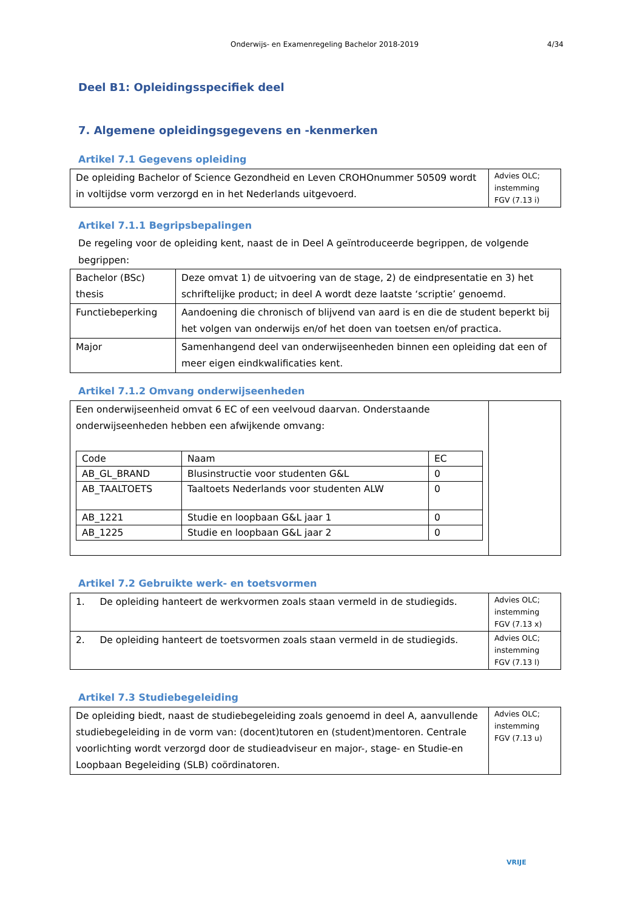Onderwijs- en Examenregeling Bachelor 2018-2019
4/34
Deel B1: Opleidingsspecifiek deel
7. Algemene opleidingsgegevens en -kenmerken
Artikel 7.1 Gegevens opleiding
| De opleiding Bachelor of Science Gezondheid en Leven CROHOnummer 50509 wordt in voltijdse vorm verzorgd en in het Nederlands uitgevoerd. | Advies OLC; instemming FGV (7.13 i) |
Artikel 7.1.1 Begripsbepalingen
De regeling voor de opleiding kent, naast de in Deel A geïntroduceerde begrippen, de volgende begrippen:
| Bachelor (BSc) thesis | Deze omvat 1) de uitvoering van de stage, 2) de eindpresentatie en 3) het schriftelijke product; in deel A wordt deze laatste ‘scriptie’ genoemd. |
| Functiebeperking | Aandoening die chronisch of blijvend van aard is en die de student beperkt bij het volgen van onderwijs en/of het doen van toetsen en/of practica. |
| Major | Samenhangend deel van onderwijseenheden binnen een opleiding dat een of meer eigen eindkwalificaties kent. |
Artikel 7.1.2 Omvang onderwijseenheden
| Een onderwijseenheid omvat 6 EC of een veelvoud daarvan. Onderstaande onderwijseenheden hebben een afwijkende omvang: / Code / Naam / EC / / AB_GL_BRAND / Blusinstructie voor studenten G&L / 0 / / AB_TAALTOETS / Taaltoets Nederlands voor studenten ALW / 0 / / AB_1221 / Studie en loopbaan G&L jaar 1 / 0 / / AB_1225 / Studie en loopbaan G&L jaar 2 / 0 / | |
Artikel 7.2 Gebruikte werk- en toetsvormen
| 1. De opleiding hanteert de werkvormen zoals staan vermeld in de studiegids. | Advies OLC; instemming FGV (7.13 x) |
| 2. De opleiding hanteert de toetsvormen zoals staan vermeld in de studiegids. | Advies OLC; instemming FGV (7.13 l) |
Artikel 7.3 Studiebegeleiding
| De opleiding biedt, naast de studiebegeleiding zoals genoemd in deel A, aanvullende studiebegeleiding in de vorm van: (docent)tutoren en (student)mentoren. Centrale voorlichting wordt verzorgd door de studieadviseur en major-, stage- en Studie-en Loopbaan Begeleiding (SLB) coördinatoren. | Advies OLC; instemming FGV (7.13 u) |
VRIJE